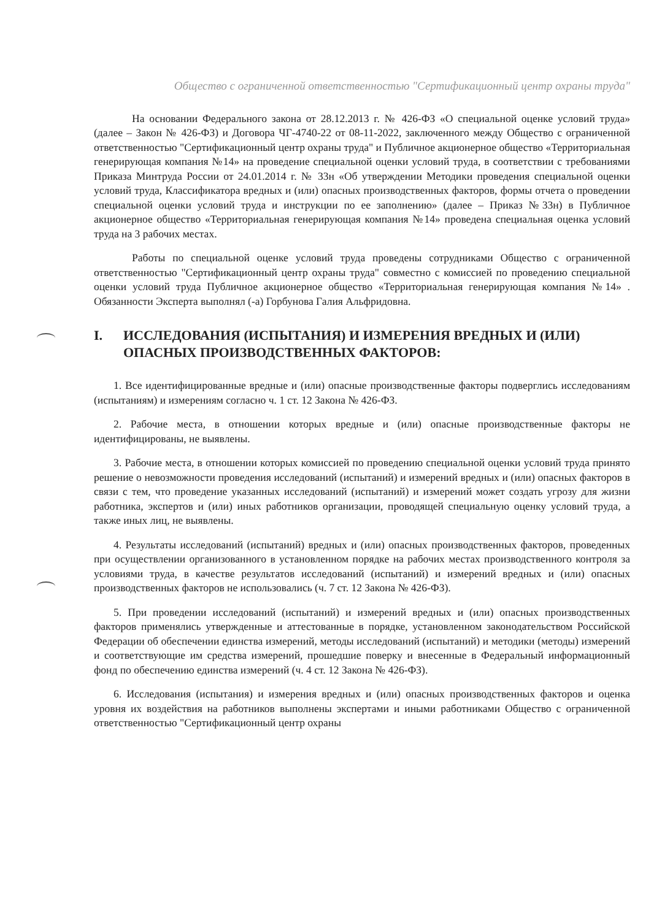Общество с ограниченной ответственностью "Сертификационный центр охраны труда"
На основании Федерального закона от 28.12.2013 г. № 426-ФЗ «О специальной оценке условий труда» (далее – Закон № 426-ФЗ) и Договора ЧГ-4740-22 от 08-11-2022, заключенного между Общество с ограниченной ответственностью "Сертификационный центр охраны труда" и Публичное акционерное общество «Территориальная генерирующая компания №14» на проведение специальной оценки условий труда, в соответствии с требованиями Приказа Минтруда России от 24.01.2014 г. № 33н «Об утверждении Методики проведения специальной оценки условий труда, Классификатора вредных и (или) опасных производственных факторов, формы отчета о проведении специальной оценки условий труда и инструкции по ее заполнению» (далее – Приказ №33н) в Публичное акционерное общество «Территориальная генерирующая компания №14» проведена специальная оценка условий труда на 3 рабочих местах.
Работы по специальной оценке условий труда проведены сотрудниками Общество с ограниченной ответственностью "Сертификационный центр охраны труда" совместно с комиссией по проведению специальной оценки условий труда Публичное акционерное общество «Территориальная генерирующая компания №14» . Обязанности Эксперта выполнял (-а) Горбунова Галия Альфридовна.
I. ИССЛЕДОВАНИЯ (ИСПЫТАНИЯ) И ИЗМЕРЕНИЯ ВРЕДНЫХ И (ИЛИ) ОПАСНЫХ ПРОИЗВОДСТВЕННЫХ ФАКТОРОВ:
1. Все идентифицированные вредные и (или) опасные производственные факторы подверглись исследованиям (испытаниям) и измерениям согласно ч. 1 ст. 12 Закона № 426-ФЗ.
2. Рабочие места, в отношении которых вредные и (или) опасные производственные факторы не идентифицированы, не выявлены.
3. Рабочие места, в отношении которых комиссией по проведению специальной оценки условий труда принято решение о невозможности проведения исследований (испытаний) и измерений вредных и (или) опасных факторов в связи с тем, что проведение указанных исследований (испытаний) и измерений может создать угрозу для жизни работника, экспертов и (или) иных работников организации, проводящей специальную оценку условий труда, а также иных лиц, не выявлены.
4. Результаты исследований (испытаний) вредных и (или) опасных производственных факторов, проведенных при осуществлении организованного в установленном порядке на рабочих местах производственного контроля за условиями труда, в качестве результатов исследований (испытаний) и измерений вредных и (или) опасных производственных факторов не использовались (ч. 7 ст. 12 Закона № 426-ФЗ).
5. При проведении исследований (испытаний) и измерений вредных и (или) опасных производственных факторов применялись утвержденные и аттестованные в порядке, установленном законодательством Российской Федерации об обеспечении единства измерений, методы исследований (испытаний) и методики (методы) измерений и соответствующие им средства измерений, прошедшие поверку и внесенные в Федеральный информационный фонд по обеспечению единства измерений (ч. 4 ст. 12 Закона № 426-ФЗ).
6. Исследования (испытания) и измерения вредных и (или) опасных производственных факторов и оценка уровня их воздействия на работников выполнены экспертами и иными работниками Общество с ограниченной ответственностью "Сертификационный центр охраны